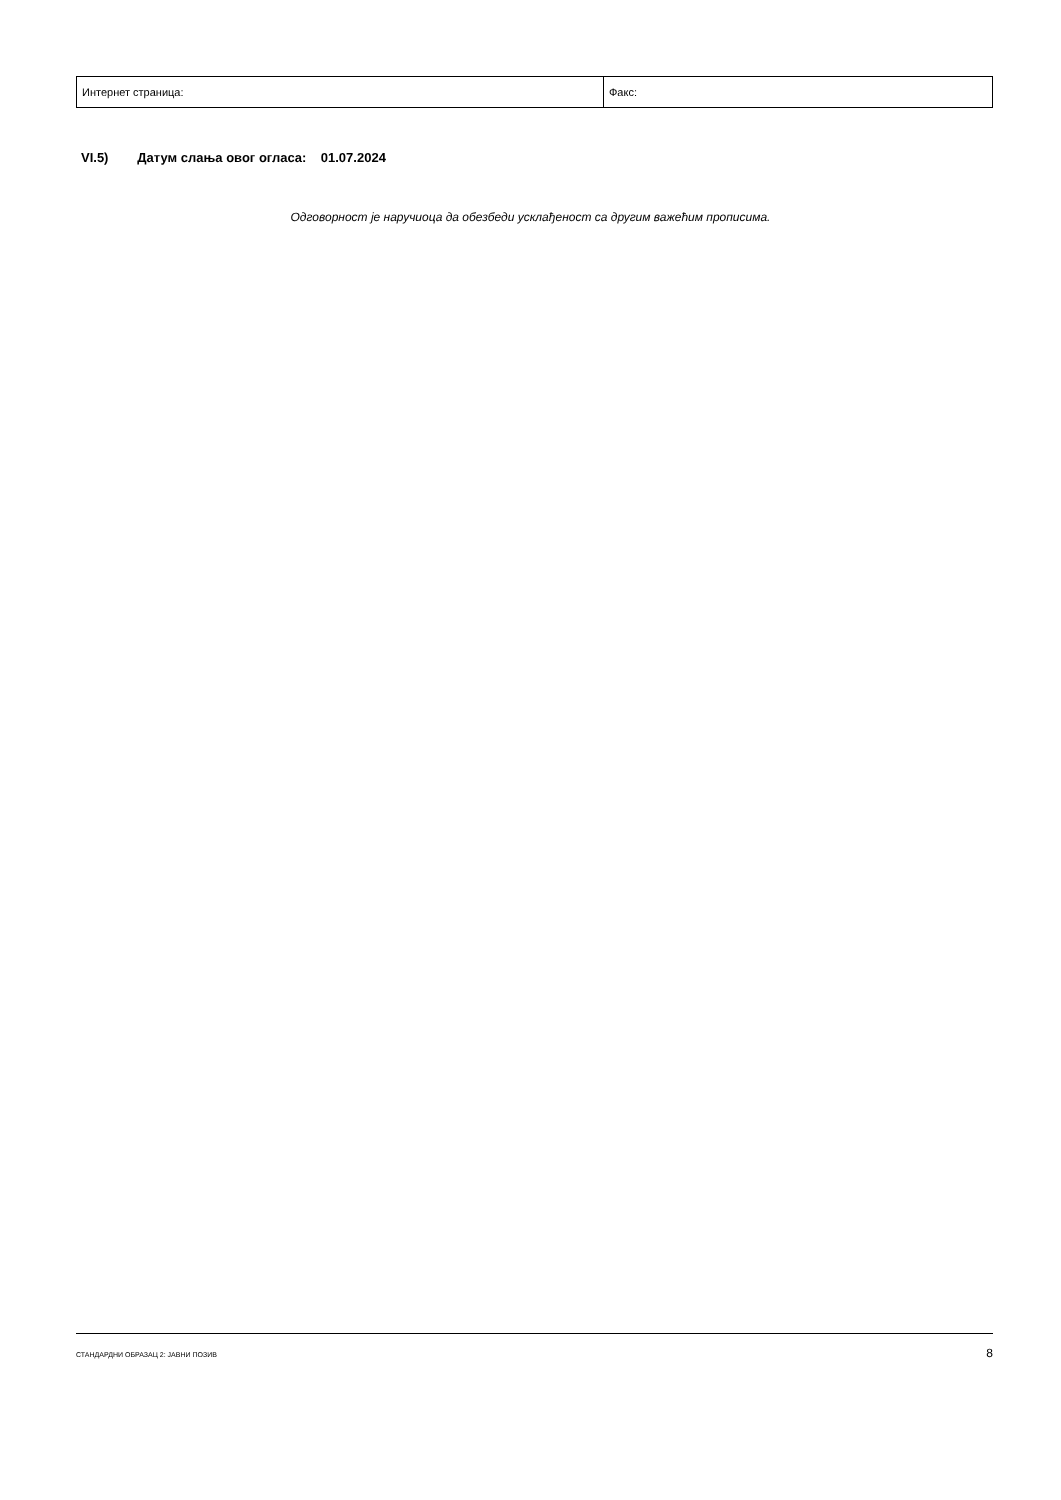| Интернет страница: | Факс: |
VI.5) Датум слања овог огласа: 01.07.2024
Одговорност је наручиоца да обезбеди усклађеност са другим важећим прописима.
СТАНДАРДНИ ОБРАЗАЦ 2: ЈАВНИ ПОЗИВ 8